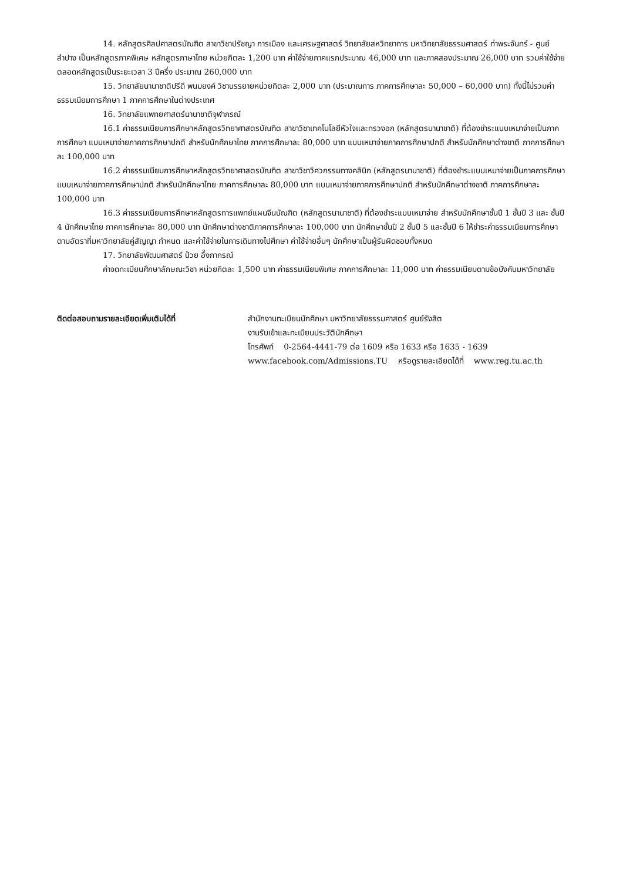14. หลักสูตรศิลปศาสตรบัณฑิต สาขาวิชาปรัชญา การเมือง และเศรษฐศาสตร์ วิทยาลัยสหวิทยาการ มหาวิทยาลัยธรรมศาสตร์ ท่าพระจันทร์ - ศูนย์ลำปาง เป็นหลักสูตรภาคพิเศษ หลักสูตรภาษาไทย หน่วยกิตละ 1,200 บาท ค่าใช้จ่ายภาคแรกประมาณ 46,000 บาท และภาคสองประมาณ 26,000 บาท รวมค่าใช้จ่ายตลอดหลักสูตรเป็นระยะเวลา 3 ปีครึ่ง ประมาณ 260,000 บาท
15. วิทยาลัยนานาชาติปรีดี พนมยงค์ วิชาบรรยายหน่วยกิตละ 2,000 บาท (ประมาณการ ภาคการศึกษาละ 50,000 – 60,000 บาท) ทั้งนี้ไม่รวมค่าธรรมเนียมการศึกษา 1 ภาคการศึกษาในต่างประเทศ
16. วิทยาลัยแพทยศาสตร์นานาชาติจุฬาภรณ์
16.1 ค่าธรรมเนียมการศึกษาหลักสูตรวิทยาศาสตรบัณฑิต สาขาวิชาเทคโนโลยีหัวใจและทรวงอก (หลักสูตรนานาชาติ) ที่ต้องชำระแบบเหมาจ่ายเป็นภาคการศึกษา แบบเหมาจ่ายภาคการศึกษาปกติ สำหรับนักศึกษาไทย ภาคการศึกษาละ 80,000 บาท แบบเหมาจ่ายภาคการศึกษาปกติ สำหรับนักศึกษาต่างชาติ ภาคการศึกษาละ 100,000 บาท
16.2 ค่าธรรมเนียมการศึกษาหลักสูตรวิทยาศาสตรบัณฑิต สาขาวิชาวิศวกรรมทางคลินิก (หลักสูตรนานาชาติ) ที่ต้องชำระแบบเหมาจ่ายเป็นภาคการศึกษา แบบเหมาจ่ายภาคการศึกษาปกติ สำหรับนักศึกษาไทย ภาคการศึกษาละ 80,000 บาท แบบเหมาจ่ายภาคการศึกษาปกติ สำหรับนักศึกษาต่างชาติ ภาคการศึกษาละ 100,000 บาท
16.3 ค่าธรรมเนียมการศึกษาหลักสูตรการแพทย์แผนจีนบัณฑิต (หลักสูตรนานาชาติ) ที่ต้องชำระแบบเหมาจ่าย สำหรับนักศึกษาชั้นปี 1 ชั้นปี 3 และ ชั้นปี 4 นักศึกษาไทย ภาคการศึกษาละ 80,000 บาท นักศึกษาต่างชาติภาคการศึกษาละ 100,000 บาท นักศึกษาชั้นปี 2 ชั้นปี 5 และชั้นปี 6 ให้ชำระค่าธรรมเนียมการศึกษาตามอัตราที่มหาวิทยาลัยคู่สัญญา กำหนด และค่าใช้จ่ายในการเดินทางไปศึกษา ค่าใช้จ่ายอื่นๆ นักศึกษาเป็นผู้รับผิดชอบทั้งหมด
17. วิทยาลัยพัฒนศาสตร์ ป๋วย อึ๊งภากรณ์
ค่าจดทะเบียนศึกษาลักษณะวิชา หน่วยกิตละ 1,500 บาท ค่าธรรมเนียมพิเศษ ภาคการศึกษาละ 11,000 บาท ค่าธรรมเนียมตามข้อบังคับมหาวิทยาลัย
ติดต่อสอบถามรายละเอียดเพิ่มเติมได้ที่ สำนักงานทะเบียนนักศึกษา มหาวิทยาลัยธรรมศาสตร์ ศูนย์รังสิต
งานรับเข้าและทะเบียนประวัตินักศึกษา
โทรศัพท์ 0-2564-4441-79 ต่อ 1609 หรือ 1633 หรือ 1635 - 1639
www.facebook.com/Admissions.TU หรือดูรายละเอียดได้ที่ www.reg.tu.ac.th